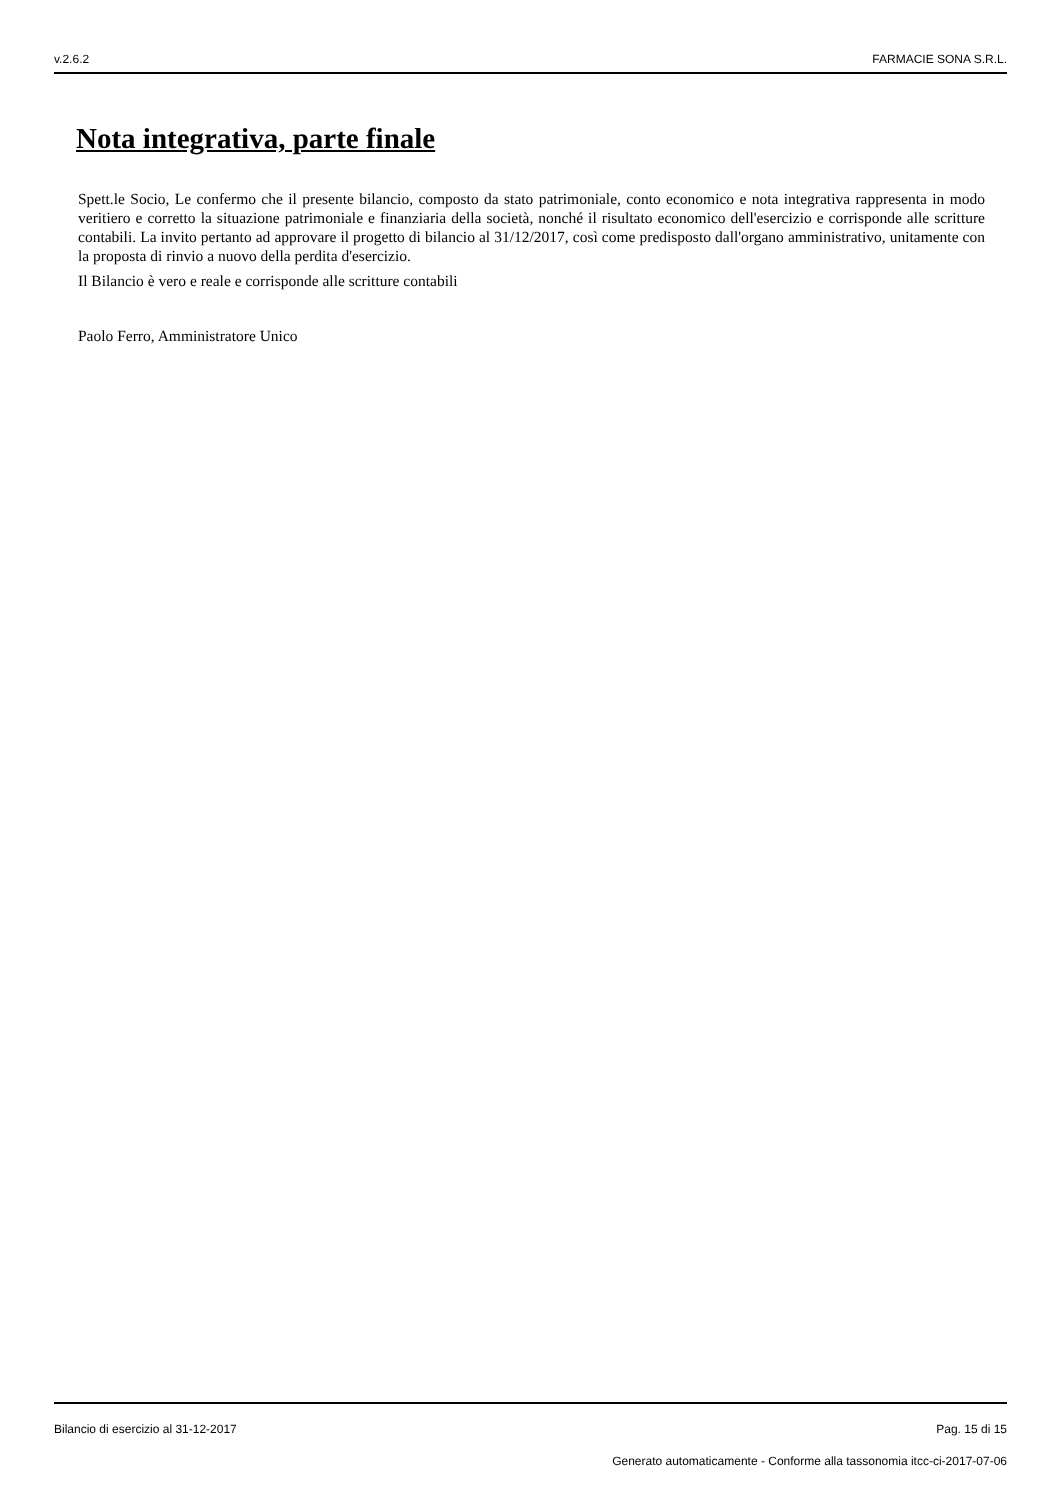v.2.6.2 FARMACIE SONA S.R.L.
Nota integrativa, parte finale
Spett.le Socio, Le confermo che il presente bilancio, composto da stato patrimoniale, conto economico e nota integrativa rappresenta in modo veritiero e corretto la situazione patrimoniale e finanziaria della società, nonché il risultato economico dell'esercizio e corrisponde alle scritture contabili. La invito pertanto ad approvare il progetto di bilancio al 31/12/2017, così come predisposto dall'organo amministrativo, unitamente con la proposta di rinvio a nuovo della perdita d'esercizio.
Il Bilancio è vero e reale e corrisponde alle scritture contabili
Paolo Ferro, Amministratore Unico
Bilancio di esercizio al 31-12-2017 Pag. 15 di 15
Generato automaticamente - Conforme alla tassonomia itcc-ci-2017-07-06